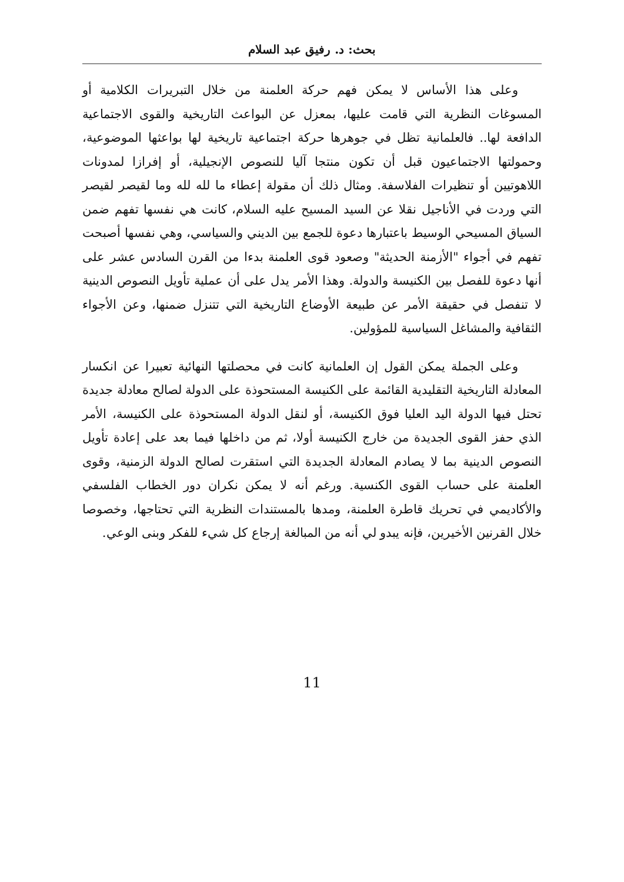بحث: د. رفيق عبد السلام
وعلى هذا الأساس لا يمكن فهم حركة العلمنة من خلال التبريرات الكلامية أو المسوغات النظرية التي قامت عليها، بمعزل عن البواعث التاريخية والقوى الاجتماعية الدافعة لها.. فالعلمانية تظل في جوهرها حركة اجتماعية تاريخية لها بواعثها الموضوعية، وحمولتها الاجتماعيون قبل أن تكون منتجا آليا للنصوص الإنجيلية، أو إفرازا لمدونات اللاهوتيين أو تنظيرات الفلاسفة. ومثال ذلك أن مقولة إعطاء ما لله لله وما لقيصر لقيصر التي وردت في الأناجيل نقلا عن السيد المسيح عليه السلام، كانت هي نفسها تفهم ضمن السياق المسيحي الوسيط باعتبارها دعوة للجمع بين الديني والسياسي، وهي نفسها أصبحت تفهم في أجواء "الأزمنة الحديثة" وصعود قوى العلمنة بدءا من القرن السادس عشر على أنها دعوة للفصل بين الكنيسة والدولة. وهذا الأمر يدل على أن عملية تأويل النصوص الدينية لا تنفصل في حقيقة الأمر عن طبيعة الأوضاع التاريخية التي تتنزل ضمنها، وعن الأجواء الثقافية والمشاغل السياسية للمؤولين.
وعلى الجملة يمكن القول إن العلمانية كانت في محصلتها النهائية تعبيرا عن انكسار المعادلة التاريخية التقليدية القائمة على الكنيسة المستحوذة على الدولة لصالح معادلة جديدة تحتل فيها الدولة اليد العليا فوق الكنيسة، أو لنقل الدولة المستحوذة على الكنيسة، الأمر الذي حفز القوى الجديدة من خارج الكنيسة أولا، ثم من داخلها فيما بعد على إعادة تأويل النصوص الدينية بما لا يصادم المعادلة الجديدة التي استقرت لصالح الدولة الزمنية، وقوى العلمنة على حساب القوى الكنسية. ورغم أنه لا يمكن نكران دور الخطاب الفلسفي والأكاديمي في تحريك قاطرة العلمنة، ومدها بالمستندات النظرية التي تحتاجها، وخصوصا خلال القرنين الأخيرين، فإنه يبدو لي أنه من المبالغة إرجاع كل شيء للفكر وبنى الوعي.
11